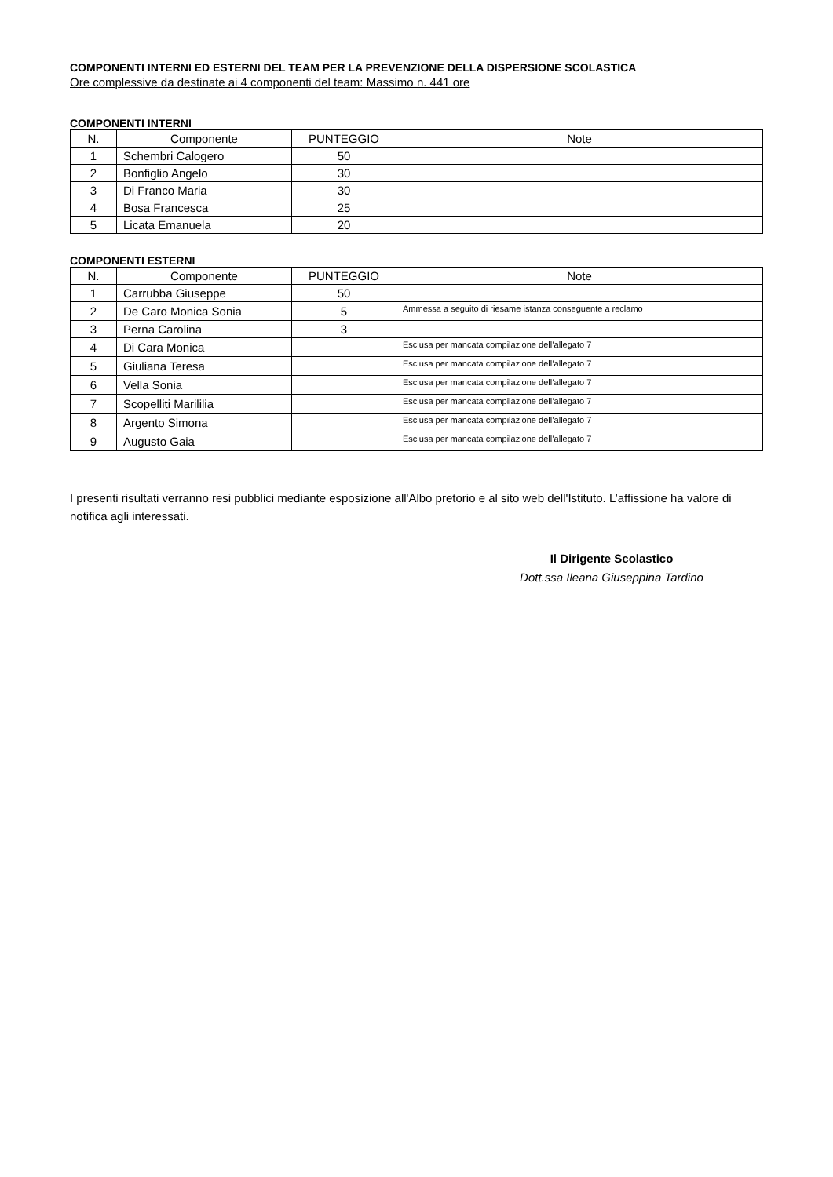COMPONENTI INTERNI ED ESTERNI DEL TEAM PER LA PREVENZIONE DELLA DISPERSIONE SCOLASTICA
Ore complessive da destinate ai 4 componenti del team: Massimo n. 441 ore
COMPONENTI INTERNI
| N. | Componente | PUNTEGGIO | Note |
| --- | --- | --- | --- |
| 1 | Schembri Calogero | 50 | |
| 2 | Bonfiglio Angelo | 30 | |
| 3 | Di Franco Maria | 30 | |
| 4 | Bosa Francesca | 25 | |
| 5 | Licata Emanuela | 20 | |
COMPONENTI ESTERNI
| N. | Componente | PUNTEGGIO | Note |
| --- | --- | --- | --- |
| 1 | Carrubba Giuseppe | 50 | |
| 2 | De Caro Monica Sonia | 5 | Ammessa a seguito di riesame istanza conseguente a reclamo |
| 3 | Perna Carolina | 3 | |
| 4 | Di Cara Monica | | Esclusa per mancata compilazione dell’allegato 7 |
| 5 | Giuliana Teresa | | Esclusa per mancata compilazione dell’allegato 7 |
| 6 | Vella Sonia | | Esclusa per mancata compilazione dell’allegato 7 |
| 7 | Scopelliti Marililia | | Esclusa per mancata compilazione dell’allegato 7 |
| 8 | Argento Simona | | Esclusa per mancata compilazione dell’allegato 7 |
| 9 | Augusto Gaia | | Esclusa per mancata compilazione dell’allegato 7 |
I presenti risultati verranno resi pubblici mediante esposizione all'Albo pretorio e al sito web dell'Istituto. L’affissione ha valore di notifica agli interessati.
Il Dirigente Scolastico
Dott.ssa Ileana Giuseppina Tardino